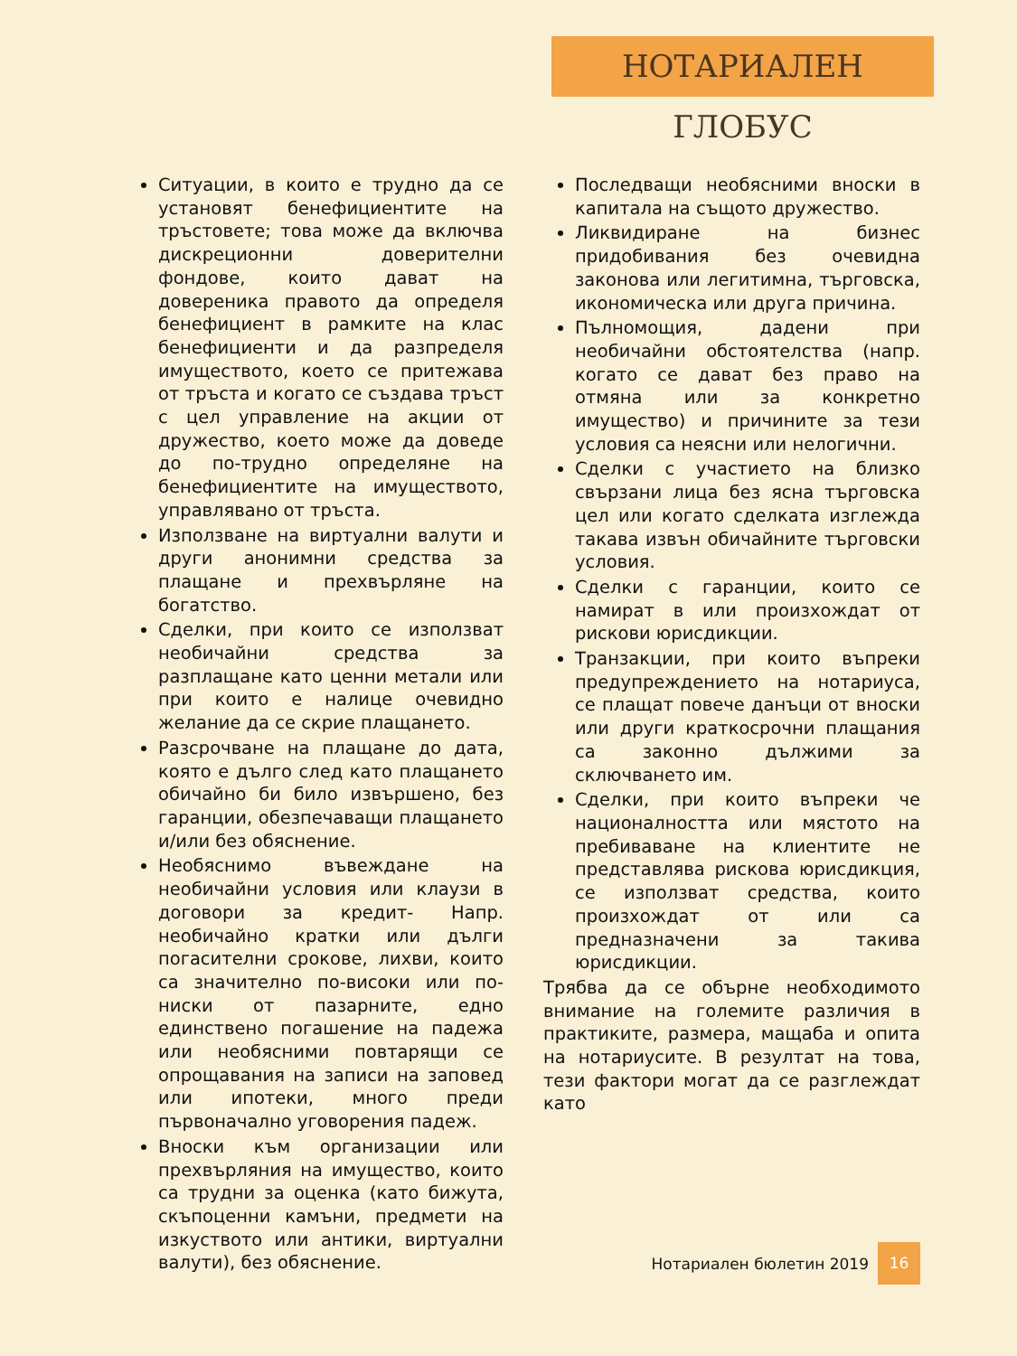НОТАРИАЛЕН ГЛОБУС
Ситуации, в които е трудно да се установят бенефициентите на тръстовете; това може да включва дискреционни доверителни фондове, които дават на довереника правото да определя бенефициент в рамките на клас бенефициенти и да разпределя имуществото, което се притежава от тръста и когато се създава тръст с цел управление на акции от дружество, което може да доведе до по-трудно определяне на бенефициентите на имуществото, управлявано от тръста.
Използване на виртуални валути и други анонимни средства за плащане и прехвърляне на богатство.
Сделки, при които се използват необичайни средства за разплащане като ценни метали или при които е налице очевидно желание да се скрие плащането.
Разсрочване на плащане до дата, която е дълго след като плащането обичайно би било извършено, без гаранции, обезпечаващи плащането и/или без обяснение.
Необяснимо въвеждане на необичайни условия или клаузи в договори за кредит- Напр. необичайно кратки или дълги погасителни срокове, лихви, които са значително по-високи или по-ниски от пазарните, едно единствено погашение на падежа или необясними повтарящи се опрощавания на записи на заповед или ипотеки, много преди първоначално уговорения падеж.
Вноски към организации или прехвърляния на имущество, които са трудни за оценка (като бижута, скъпоценни камъни, предмети на изкуството или антики, виртуални валути), без обяснение.
Последващи необясними вноски в капитала на същото дружество.
Ликвидиране на бизнес придобивания без очевидна законова или легитимна, търговска, икономическа или друга причина.
Пълномощия, дадени при необичайни обстоятелства (напр. когато се дават без право на отмяна или за конкретно имущество) и причините за тези условия са неясни или нелогични.
Сделки с участието на близко свързани лица без ясна търговска цел или когато сделката изглежда такава извън обичайните търговски условия.
Сделки с гаранции, които се намират в или произхождат от рискови юрисдикции.
Транзакции, при които въпреки предупреждението на нотариуса, се плащат повече данъци от вноски или други краткосрочни плащания са законно дължими за сключването им.
Сделки, при които въпреки че националността или мястото на пребиваване на клиентите не представлява рискова юрисдикция, се използват средства, които произхождат от или са предназначени за такива юрисдикции.
Трябва да се обърне необходимото внимание на големите различия в практиките, размера, мащаба и опита на нотариусите. В резултат на това, тези фактори могат да се разглеждат като
Нотариален бюлетин 2019 16